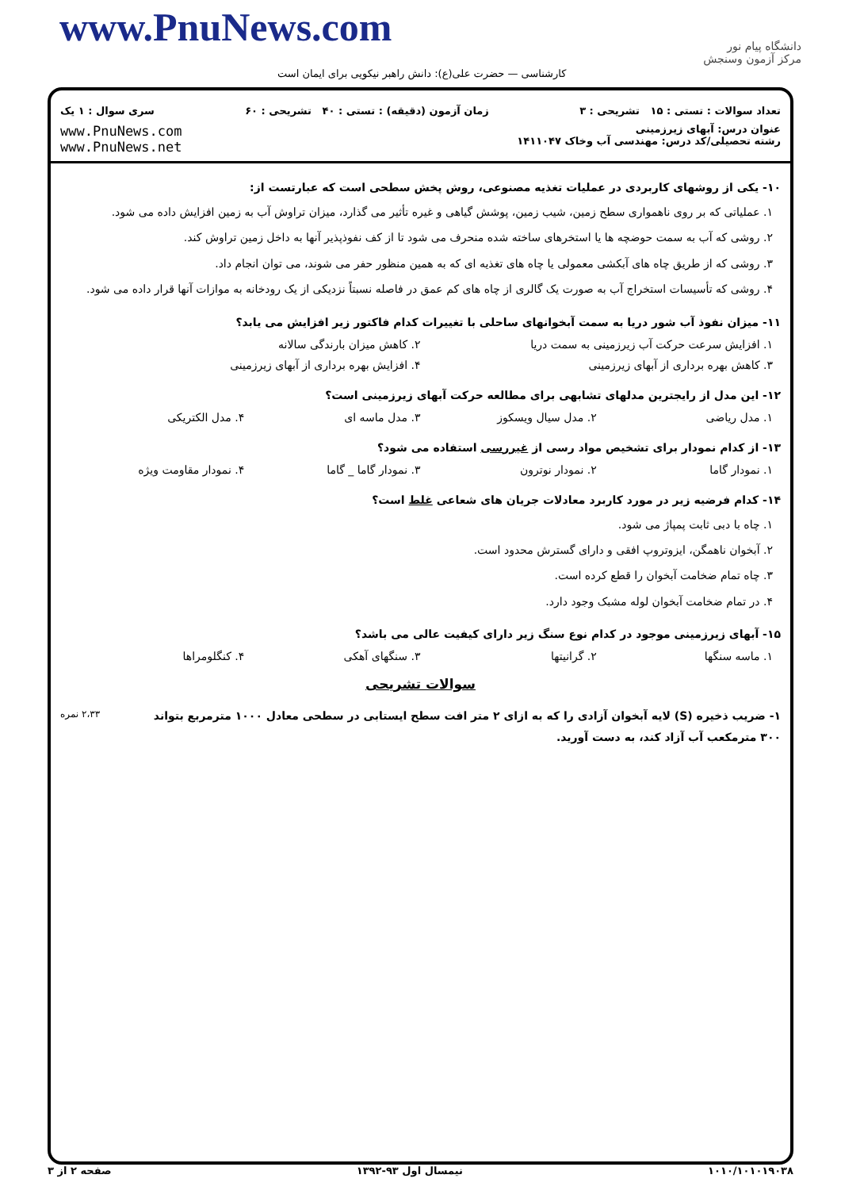www.PnuNews.com
دانشگاه پیام نور
مرکز آزمون وسنجش
کارشناسی — حضرت علی(ع): دانش راهبر نیکویی برای ایمان است
تعداد سوالات : تستی : ۱۵ تشریحی : ۳ زمان آزمون (دقیقه) : تستی : ۴۰ تشریحی : ۶۰ سری سوال : ۱ یک
عنوان درس: آبهای زیرزمینی
رشته تحصیلی/کد درس: مهندسی آب وخاک ۱۴۱۱۰۴۷ www.PnuNews.com
www.PnuNews.net
۱۰- یکی از روشهای کاربردی در عملیات تغذیه مصنوعی، روش پخش سطحی است که عبارتست از:
۱. عملیاتی که بر روی ناهمواری سطح زمین، شیب زمین، پوشش گیاهی و غیره تأثیر می گذارد، میزان تراوش آب به زمین افزایش داده می شود.
۲. روشی که آب به سمت حوضچه ها یا استخرهای ساخته شده منحرف می شود تا از کف نفوذپذیر آنها به داخل زمین تراوش کند.
۳. روشی که از طریق چاه های آبکشی معمولی یا چاه های تغذیه ای که به همین منظور حفر می شوند، می توان انجام داد.
۴. روشی که تأسیسات استخراج آب به صورت یک گالری از چاه های کم عمق در فاصله نسبتاً نزدیکی از یک رودخانه به موازات آنها قرار داده می شود.
۱۱- میزان نفوذ آب شور دریا به سمت آبخوانهای ساحلی با تغییرات کدام فاکتور زیر افزایش می یابد؟
۱. افزایش سرعت حرکت آب زیرزمینی به سمت دریا ۲. کاهش میزان بارندگی سالانه
۳. کاهش بهره برداری از آبهای زیرزمینی ۴. افزایش بهره برداری از آبهای زیرزمینی
۱۲- این مدل از رایجترین مدلهای تشابهی برای مطالعه حرکت آبهای زیرزمینی است؟
۱. مدل ریاضی ۲. مدل سیال ویسکوز ۳. مدل ماسه ای ۴. مدل الکتریکی
۱۳- از کدام نمودار برای تشخیص مواد رسی از غیررسی استفاده می شود؟
۱. نمودار گاما ۲. نمودار نوترون ۳. نمودار گاما _ گاما ۴. نمودار مقاومت ویژه
۱۴- کدام فرضیه زیر در مورد کاربرد معادلات جریان های شعاعی غلط است؟
۱. چاه با دبی ثابت پمپاژ می شود.
۲. آبخوان ناهمگن، ایزوتروپ افقی و دارای گسترش محدود است.
۳. چاه تمام ضخامت آبخوان را قطع کرده است.
۴. در تمام ضخامت آبخوان لوله مشبک وجود دارد.
۱۵- آبهای زیرزمینی موجود در کدام نوع سنگ زیر دارای کیفیت عالی می باشد؟
۱. ماسه سنگها ۲. گرانیتها ۳. سنگهای آهکی ۴. کنگلومراها
سوالات تشریحی
۱- ضریب ذخیره (S) لایه آبخوان آزادی را که به ازای ۲ متر افت سطح ایستابی در سطحی معادل ۱۰۰۰ مترمربع بتواند ۳۰۰ مترمکعب آب آزاد کند، به دست آورید. ۲،۳۳ نمره
۱۰۱۰/۱۰۱۰۱۹۰۳۸ نیمسال اول ۹۳-۱۳۹۲ صفحه ۲ از ۳